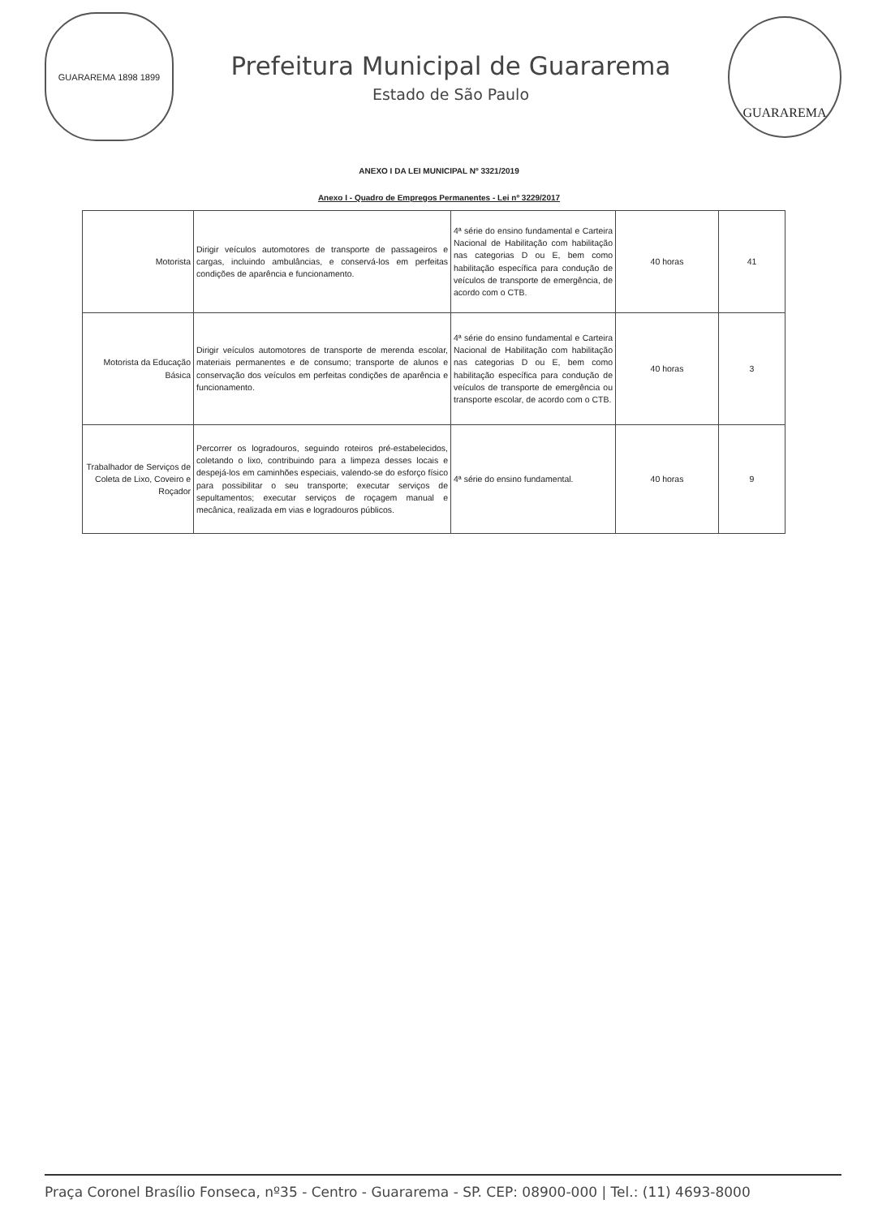GUARAREMA 1898 1899
Prefeitura Municipal de Guararema
Estado de São Paulo
GUARAREMA
ANEXO I DA LEI MUNICIPAL Nº 3321/2019
Anexo I - Quadro de Empregos Permanentes - Lei nº 3229/2017
| Motorista | Dirigir veículos automotores de transporte de passageiros e cargas, incluindo ambulâncias, e conservá-los em perfeitas condições de aparência e funcionamento. | 4ª série do ensino fundamental e Carteira Nacional de Habilitação com habilitação nas categorias D ou E, bem como habilitação específica para condução de veículos de transporte de emergência, de acordo com o CTB. | 40 horas | 41 |
| Motorista da Educação Básica | Dirigir veículos automotores de transporte de merenda escolar, materiais permanentes e de consumo; transporte de alunos e conservação dos veículos em perfeitas condições de aparência e funcionamento. | 4ª série do ensino fundamental e Carteira Nacional de Habilitação com habilitação nas categorias D ou E, bem como habilitação específica para condução de veículos de transporte de emergência ou transporte escolar, de acordo com o CTB. | 40 horas | 3 |
| Trabalhador de Serviços de Coleta de Lixo, Coveiro e Roçador | Percorrer os logradouros, seguindo roteiros pré-estabelecidos, coletando o lixo, contribuindo para a limpeza desses locais e despejá-los em caminhões especiais, valendo-se do esforço físico para possibilitar o seu transporte; executar serviços de sepultamentos; executar serviços de roçagem manual e mecânica, realizada em vias e logradouros públicos. | 4ª série do ensino fundamental. | 40 horas | 9 |
Praça Coronel Brasílio Fonseca, nº35 - Centro - Guararema - SP. CEP: 08900-000 | Tel.: (11) 4693-8000